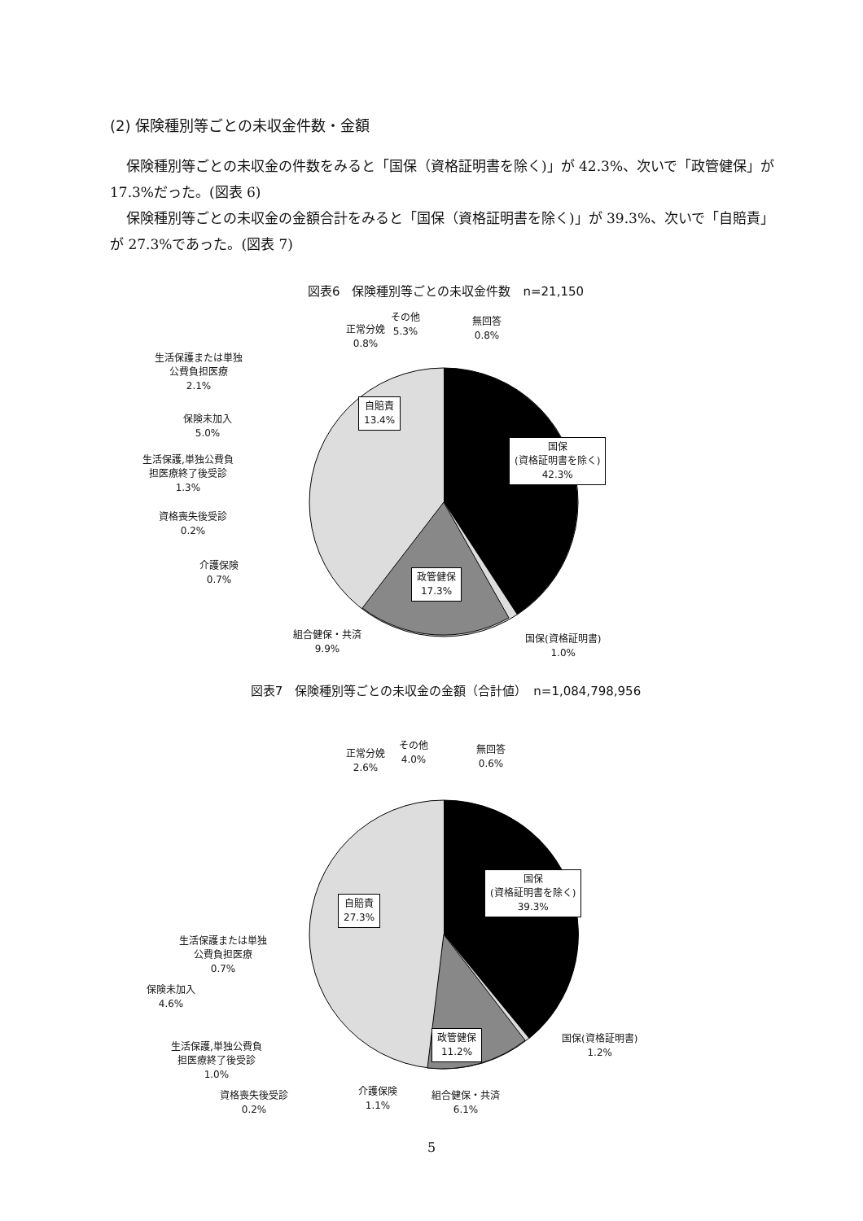(2) 保険種別等ごとの未収金件数・金額
保険種別等ごとの未収金の件数をみると「国保（資格証明書を除く)」が 42.3%、次いで「政管健保」が 17.3%だった。(図表 6)
保険種別等ごとの未収金の金額合計をみると「国保（資格証明書を除く)」が 39.3%、次いで「自賠責」が 27.3%であった。(図表 7)
図表6　保険種別等ごとの未収金件数　n=21,150
正常分娩
0.8%
その他
5.3%
無回答
0.8%
生活保護または単独
公費負担医療
2.1%
保険未加入
5.0%
生活保護,単独公費負
担医療終了後受診
1.3%
資格喪失後受診
0.2%
介護保険
0.7%
組合健保・共済
9.9%
自賠責
13.4%
国保
(資格証明書を除く)
42.3%
政管健保
17.3%
国保(資格証明書)
1.0%
図表7　保険種別等ごとの未収金の金額（合計値）　n=1,084,798,956
正常分娩
2.6%
その他
4.0%
無回答
0.6%
自賠責
27.3%
国保
(資格証明書を除く)
39.3%
生活保護または単独
公費負担医療
0.7%
保険未加入
4.6%
生活保護,単独公費負
担医療終了後受診
1.0%
政管健保
11.2%
国保(資格証明書)
1.2%
資格喪失後受診
0.2%
介護保険
1.1%
組合健保・共済
6.1%
5